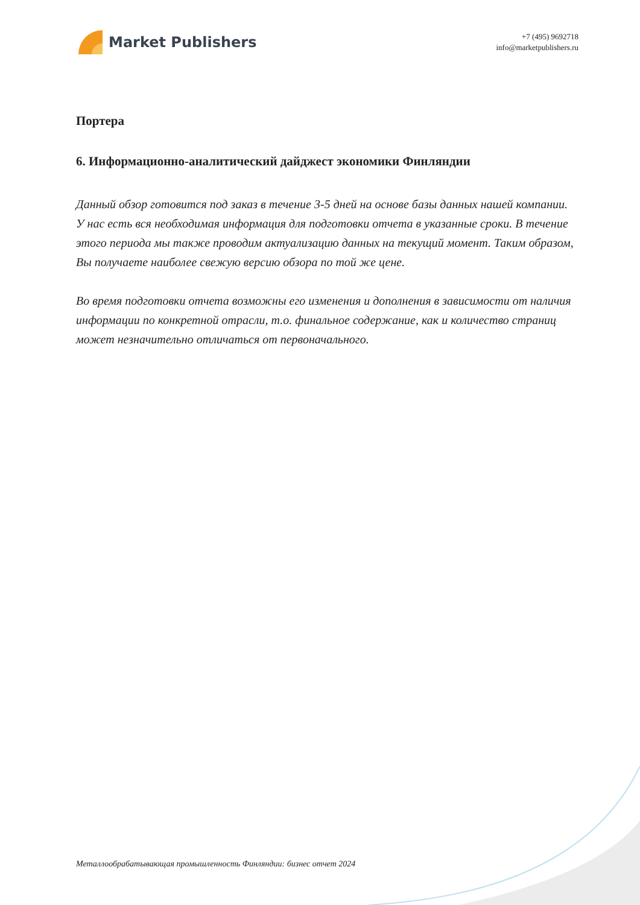Market Publishers
+7 (495) 9692718
info@marketpublishers.ru
Портера
6. Информационно-аналитический дайджест экономики Финляндии
Данный обзор готовится под заказ в течение 3-5 дней на основе базы данных нашей компании. У нас есть вся необходимая информация для подготовки отчета в указанные сроки. В течение этого периода мы также проводим актуализацию данных на текущий момент. Таким образом, Вы получаете наиболее свежую версию обзора по той же цене.
Во время подготовки отчета возможны его изменения и дополнения в зависимости от наличия информации по конкретной отрасли, т.о. финальное содержание, как и количество страниц может незначительно отличаться от первоначального.
Металлообрабатывающая промышленность Финляндии: бизнес отчет 2024